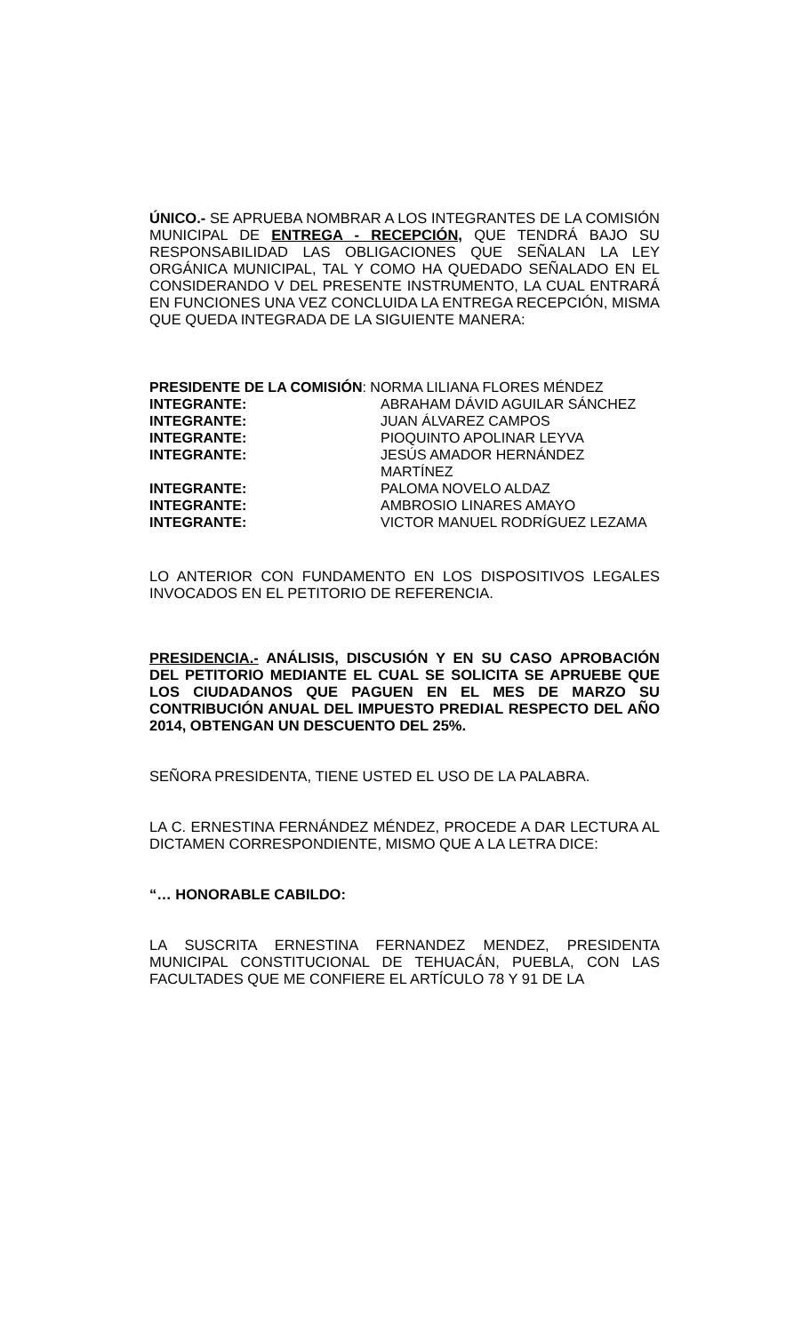ÚNICO.- SE APRUEBA NOMBRAR A LOS INTEGRANTES DE LA COMISIÓN MUNICIPAL DE ENTREGA - RECEPCIÓN, QUE TENDRÁ BAJO SU RESPONSABILIDAD LAS OBLIGACIONES QUE SEÑALAN LA LEY ORGÁNICA MUNICIPAL, TAL Y COMO HA QUEDADO SEÑALADO EN EL CONSIDERANDO V DEL PRESENTE INSTRUMENTO, LA CUAL ENTRARÁ EN FUNCIONES UNA VEZ CONCLUIDA LA ENTREGA RECEPCIÓN, MISMA QUE QUEDA INTEGRADA DE LA SIGUIENTE MANERA:
| PRESIDENTE DE LA COMISIÓN : NORMA LILIANA FLORES MÉNDEZ | |
| INTEGRANTE: | ABRAHAM DÁVID AGUILAR SÁNCHEZ |
| INTEGRANTE: | JUAN ÁLVAREZ CAMPOS |
| INTEGRANTE: | PIOQUINTO APOLINAR LEYVA |
| INTEGRANTE: | JESÚS AMADOR HERNÁNDEZ MARTÍNEZ |
| INTEGRANTE: | PALOMA NOVELO ALDAZ |
| INTEGRANTE: | AMBROSIO LINARES AMAYO |
| INTEGRANTE: | VICTOR MANUEL RODRÍGUEZ LEZAMA |
LO ANTERIOR CON FUNDAMENTO EN LOS DISPOSITIVOS LEGALES INVOCADOS EN EL PETITORIO DE REFERENCIA.
PRESIDENCIA.- ANÁLISIS, DISCUSIÓN Y EN SU CASO APROBACIÓN DEL PETITORIO MEDIANTE EL CUAL SE SOLICITA SE APRUEBE QUE LOS CIUDADANOS QUE PAGUEN EN EL MES DE MARZO SU CONTRIBUCIÓN ANUAL DEL IMPUESTO PREDIAL RESPECTO DEL AÑO 2014, OBTENGAN UN DESCUENTO DEL 25%.
SEÑORA PRESIDENTA, TIENE USTED EL USO DE LA PALABRA.
LA C. ERNESTINA FERNÁNDEZ MÉNDEZ, PROCEDE A DAR LECTURA AL DICTAMEN CORRESPONDIENTE, MISMO QUE A LA LETRA DICE:
“… HONORABLE CABILDO:
LA SUSCRITA ERNESTINA FERNANDEZ MENDEZ, PRESIDENTA MUNICIPAL CONSTITUCIONAL DE TEHUACÁN, PUEBLA, CON LAS FACULTADES QUE ME CONFIERE EL ARTÍCULO 78 Y 91 DE LA